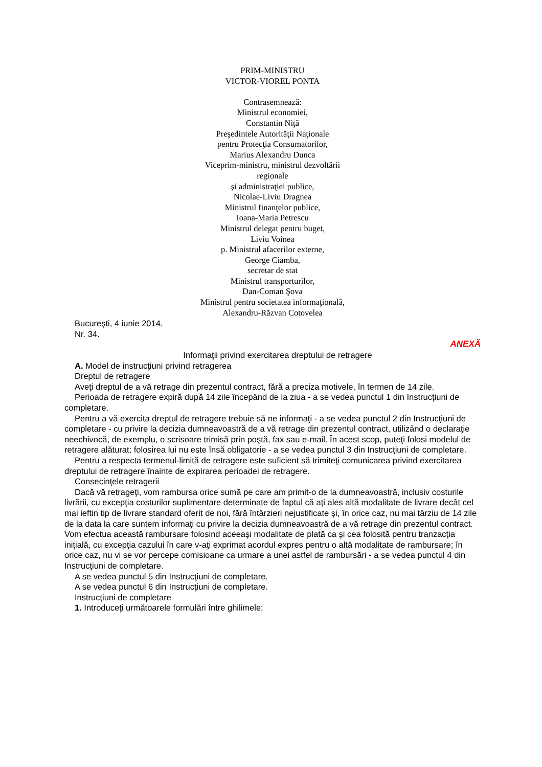PRIM-MINISTRU
VICTOR-VIOREL PONTA
Contrasemnează:
Ministrul economiei,
Constantin Niţă
Preşedintele Autorităţii Naţionale
pentru Protecţia Consumatorilor,
Marius Alexandru Dunca
Viceprim-ministru, ministrul dezvoltării
regionale
şi administraţiei publice,
Nicolae-Liviu Dragnea
Ministrul finanţelor publice,
Ioana-Maria Petrescu
Ministrul delegat pentru buget,
Liviu Voinea
p. Ministrul afacerilor externe,
George Ciamba,
secretar de stat
Ministrul transporturilor,
Dan-Coman Şova
Ministrul pentru societatea informaţională,
Alexandru-Răzvan Cotovelea
Bucureşti, 4 iunie 2014.
Nr. 34.
ANEXĂ
Informaţii privind exercitarea dreptului de retragere
A. Model de instrucţiuni privind retragerea
Dreptul de retragere
Aveţi dreptul de a vă retrage din prezentul contract, fără a preciza motivele, în termen de 14 zile.
Perioada de retragere expiră după 14 zile începând de la ziua - a se vedea punctul 1 din Instrucţiuni de completare.
Pentru a vă exercita dreptul de retragere trebuie să ne informaţi - a se vedea punctul 2 din Instrucţiuni de completare - cu privire la decizia dumneavoastră de a vă retrage din prezentul contract, utilizând o declaraţie neechivocă, de exemplu, o scrisoare trimisă prin poştă, fax sau e-mail. În acest scop, puteţi folosi modelul de retragere alăturat; folosirea lui nu este însă obligatorie - a se vedea punctul 3 din Instrucţiuni de completare.
Pentru a respecta termenul-limită de retragere este suficient să trimiteţi comunicarea privind exercitarea dreptului de retragere înainte de expirarea perioadei de retragere.
Consecinţele retragerii
Dacă vă retrageţi, vom rambursa orice sumă pe care am primit-o de la dumneavoastră, inclusiv costurile livrării, cu excepţia costurilor suplimentare determinate de faptul că aţi ales altă modalitate de livrare decât cel mai ieftin tip de livrare standard oferit de noi, fără întârzieri nejustificate şi, în orice caz, nu mai târziu de 14 zile de la data la care suntem informaţi cu privire la decizia dumneavoastră de a vă retrage din prezentul contract. Vom efectua această rambursare folosind aceeaşi modalitate de plată ca şi cea folosită pentru tranzacţia iniţială, cu excepţia cazului în care v-aţi exprimat acordul expres pentru o altă modalitate de rambursare; în orice caz, nu vi se vor percepe comisioane ca urmare a unei astfel de rambursări - a se vedea punctul 4 din Instrucţiuni de completare.
A se vedea punctul 5 din Instrucţiuni de completare.
A se vedea punctul 6 din Instrucţiuni de completare.
Instrucţiuni de completare
1. Introduceţi următoarele formulări între ghilimele: